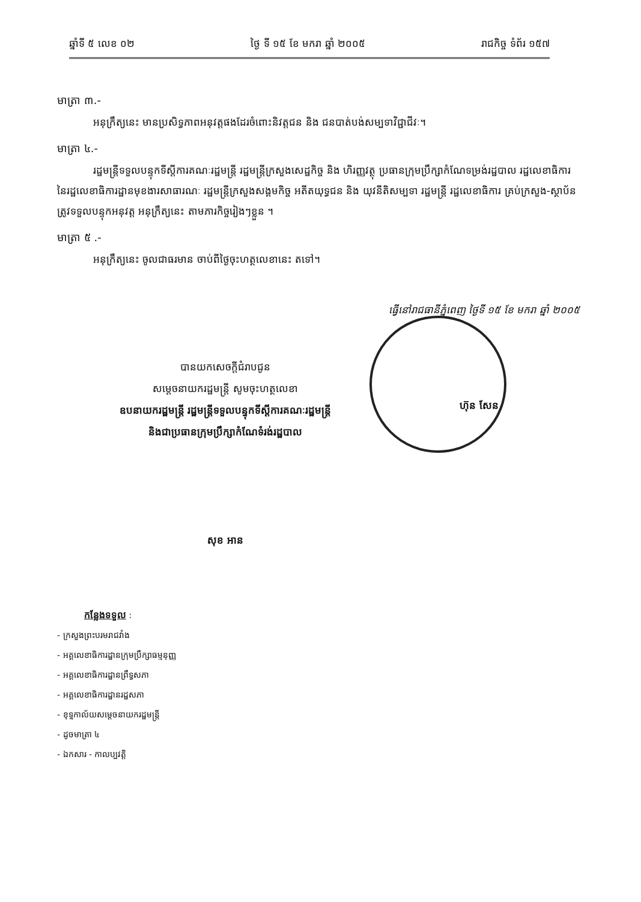ឆ្នាំទី ៥ លេខ ០២ ថ្ងៃ ទី ១៥ ខែ មករា ឆ្នាំ ២០០៥ រាជកិច្ច ទំព័រ ១៥៧
មាត្រា ៣.-
អនុក្រឹត្យនេះ មានប្រសិទ្ធភាពអនុវត្តផងដែរចំពោះនិវត្តជន និង ជនបាត់បង់សម្បទាវិជ្ជាជីវៈ។
មាត្រា ៤.-
រដ្ឋមន្ត្រីទទួលបន្ទុកទីស្តីការគណៈរដ្ឋមន្ត្រី រដ្ឋមន្ត្រីក្រសួងសេដ្ឋកិច្ច និង ហិរញ្ញវត្ថុ ប្រធានក្រុមប្រឹក្សាកំណែទម្រង់រដ្ឋបាល រដ្ឋលេខាធិការ នៃរដ្ឋលេខាធិការដ្ឋានមុខងារសាធារណៈ រដ្ឋមន្ត្រីក្រសួងសង្គមកិច្ច អតីតយុទ្ធជន និង យុវនីតិសម្បទា រដ្ឋមន្ត្រី រដ្ឋលេខាធិការ គ្រប់ក្រសួង-ស្ថាប័ន ត្រូវទទួលបន្ទុកអនុវត្ត អនុក្រឹត្យនេះ តាមភារកិច្ចរៀងៗខ្លួន ។
មាត្រា ៥ .-
អនុក្រឹត្យនេះ ចូលជាធរមាន ចាប់ពីថ្ងៃចុះហត្ថលេខានេះ តទៅ។
ធ្វើនៅរាជធានីភ្នំពេញ ថ្ងៃទី ១៥ ខែ មករា ឆ្នាំ ២០០៥
បានយកសេចក្តីជំរាបជូន
សម្តេចនាយករដ្ឋមន្ត្រី សូមចុះហត្ថលេខា
ឧបនាយករដ្ឋមន្ត្រី រដ្ឋមន្ត្រីទទួលបន្ទុកទីស្តីការគណៈរដ្ឋមន្ត្រី
និងជាប្រធានក្រុមប្រឹក្សាកំណែទំរង់រដ្ឋបាល
សុខ អាន
ហ៊ុន សែន
កន្លែងទទួល :
- ក្រសួងព្រះបរមរាជវាំង
- អគ្គលេខាធិការដ្ឋានក្រុមប្រឹក្សាធម្មនុញ្ញ
- អគ្គលេខាធិការដ្ឋានព្រឹទ្ធសភា
- អគ្គលេខាធិការដ្ឋានរដ្ឋសភា
- ខុទ្ទកាល័យសម្តេចនាយករដ្ឋមន្ត្រី
- ដូចមាត្រា ៤
- ឯកសារ - កាលប្បវត្តិ